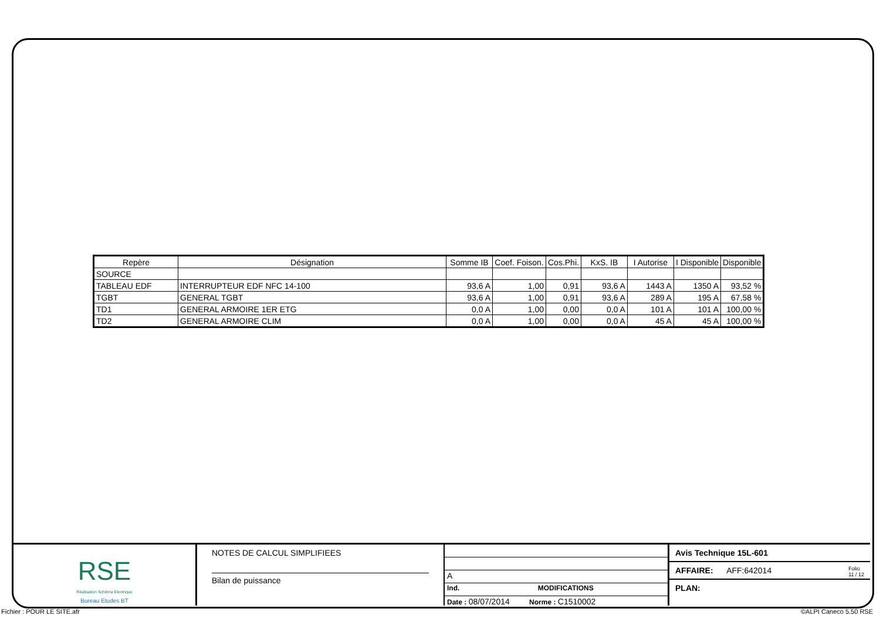| Repère | Désignation | Somme IB | Coef. Foison. | Cos.Phi. | KxS. IB | I Autorise | I Disponible | Disponible |
| --- | --- | --- | --- | --- | --- | --- | --- | --- |
| SOURCE | | | | | | | | |
| TABLEAU EDF | INTERRUPTEUR EDF NFC 14-100 | 93,6 A | 1,00 | 0,91 | 93,6 A | 1443 A | 1350 A | 93,52 % |
| TGBT | GENERAL TGBT | 93,6 A | 1,00 | 0,91 | 93,6 A | 289 A | 195 A | 67,58 % |
| TD1 | GENERAL ARMOIRE 1ER ETG | 0,0 A | 1,00 | 0,00 | 0,0 A | 101 A | 101 A | 100,00 % |
| TD2 | GENERAL ARMOIRE CLIM | 0,0 A | 1,00 | 0,00 | 0,0 A | 45 A | 45 A | 100,00 % |
RSE
Réalisation Schéma Electrique
Bureau Etudes BT
NOTES DE CALCUL SIMPLIFIEES
Bilan de puissance
A
Ind. MODIFICATIONS
Date : 08/07/2014 Norme : C1510002
Avis Technique 15L-601
AFFAIRE: AFF:642014 Folio
11 / 12
PLAN:
Fichier : POUR LE SITE.afr ©ALPI Caneco 5.50 RSE